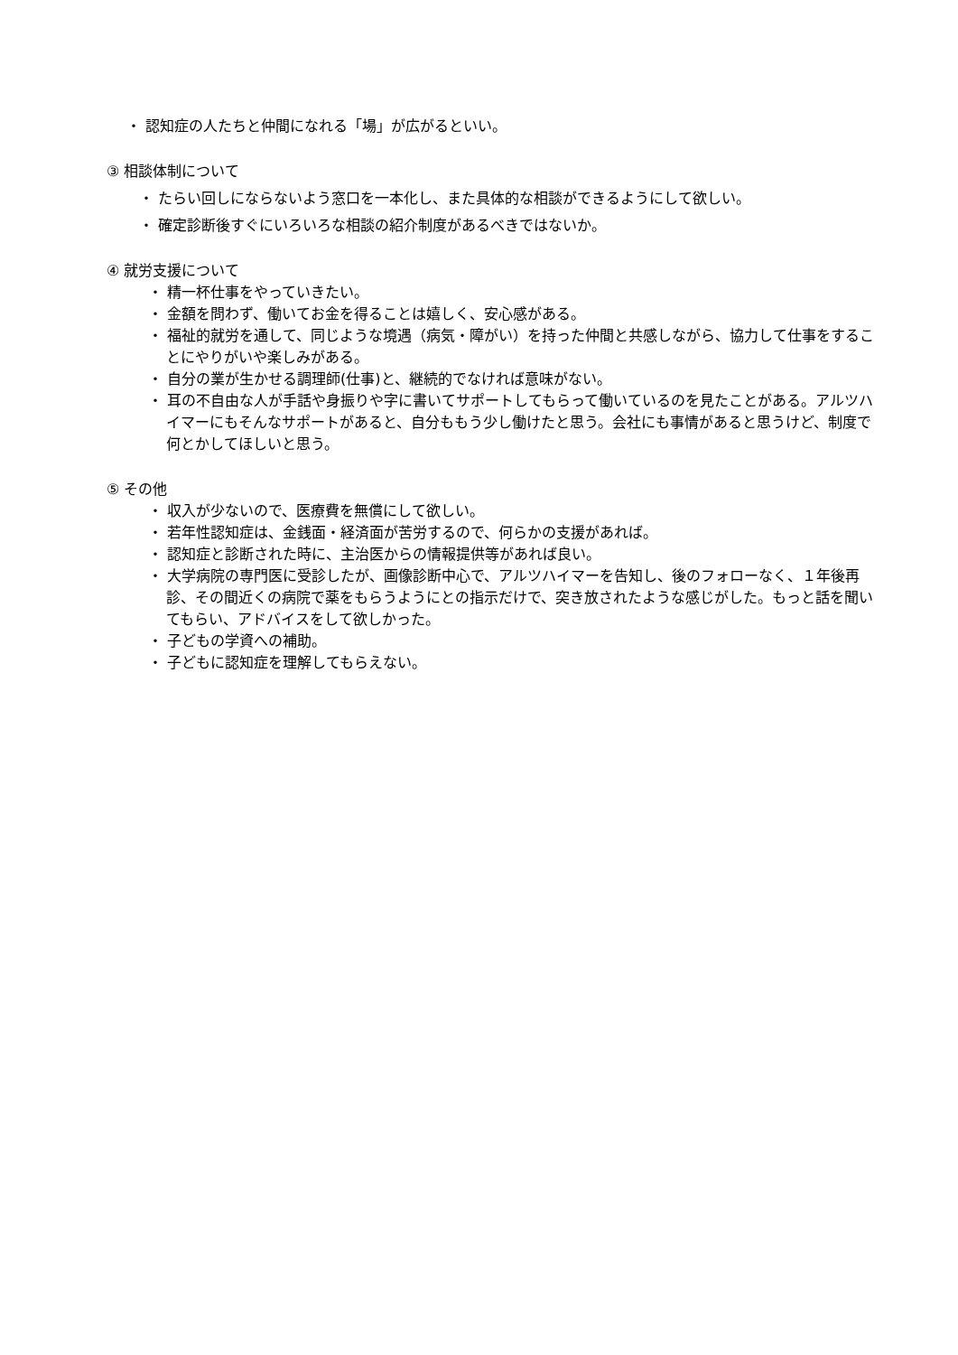・ 認知症の人たちと仲間になれる「場」が広がるといい。
③ 相談体制について
・ たらい回しにならないよう窓口を一本化し、また具体的な相談ができるようにして欲しい。
・ 確定診断後すぐにいろいろな相談の紹介制度があるべきではないか。
④ 就労支援について
・ 精一杯仕事をやっていきたい。
・ 金額を問わず、働いてお金を得ることは嬉しく、安心感がある。
・ 福祉的就労を通して、同じような境遇（病気・障がい）を持った仲間と共感しながら、協力して仕事をすることにやりがいや楽しみがある。
・ 自分の業が生かせる調理師(仕事)と、継続的でなければ意味がない。
・ 耳の不自由な人が手話や身振りや字に書いてサポートしてもらって働いているのを見たことがある。アルツハイマーにもそんなサポートがあると、自分ももう少し働けたと思う。会社にも事情があると思うけど、制度で何とかしてほしいと思う。
⑤ その他
・ 収入が少ないので、医療費を無償にして欲しい。
・ 若年性認知症は、金銭面・経済面が苦労するので、何らかの支援があれば。
・ 認知症と診断された時に、主治医からの情報提供等があれば良い。
・ 大学病院の専門医に受診したが、画像診断中心で、アルツハイマーを告知し、後のフォローなく、１年後再診、その間近くの病院で薬をもらうようにとの指示だけで、突き放されたような感じがした。もっと話を聞いてもらい、アドバイスをして欲しかった。
・ 子どもの学資への補助。
・ 子どもに認知症を理解してもらえない。